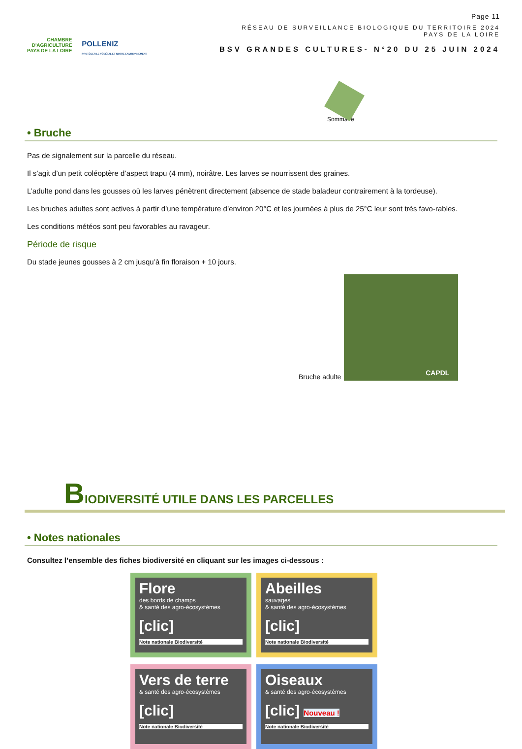CHAMBRE
D'AGRICULTURE
PAYS DE LA LOIRE
POLLENIZ
PROTÉGER LE VÉGÉTAL ET NOTRE ENVIRONNEMENT
Page 11
RÉSEAU DE SURVEILLANCE BIOLOGIQUE DU TERRITOIRE 2024
PAYS DE LA LOIRE
BSV GRANDES CULTURES- N°20 DU 25 JUIN 2024
Sommaire
• Bruche
Pas de signalement sur la parcelle du réseau.
Il s’agit d’un petit coléoptère d’aspect trapu (4 mm), noirâtre. Les larves se nourrissent des graines.
L’adulte pond dans les gousses où les larves pénètrent directement (absence de stade baladeur contrairement à la tordeuse).
Les bruches adultes sont actives à partir d’une température d’environ 20°C et les journées à plus de 25°C leur sont très favo-rables.
Les conditions météos sont peu favorables au ravageur.
Période de risque
Du stade jeunes gousses à 2 cm jusqu’à fin floraison + 10 jours.
Bruche adulte
CAPDL
BIODIVERSITÉ UTILE DANS LES PARCELLES
• Notes nationales
Consultez l’ensemble des fiches biodiversité en cliquant sur les images ci-dessous :
Flore
des bords de champs
& santé des agro-écosystèmes
[clic]
Note nationale Biodiversité
Abeilles
sauvages
& santé des agro-écosystèmes
[clic]
Note nationale Biodiversité
Vers de terre
& santé des agro-écosystèmes
[clic]
Note nationale Biodiversité
Oiseaux
& santé des agro-écosystèmes
[clic] Nouveau !
Note nationale Biodiversité